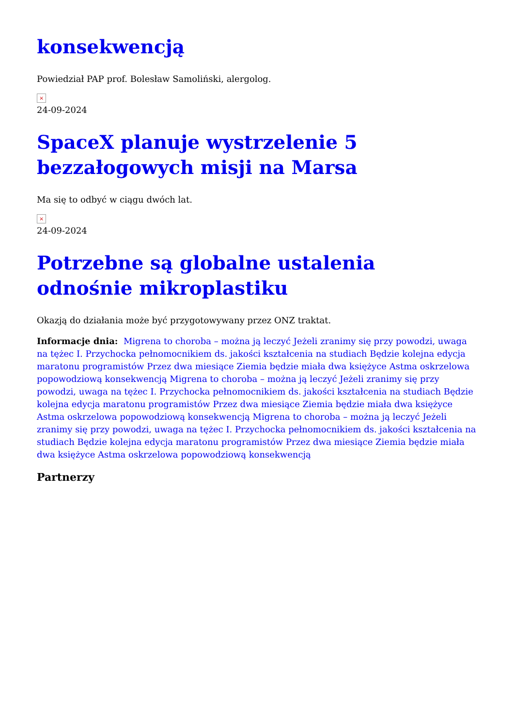konsekwencją
Powiedział PAP prof. Bolesław Samoliński, alergolog.
×
24-09-2024
SpaceX planuje wystrzelenie 5 bezzałogowych misji na Marsa
Ma się to odbyć w ciągu dwóch lat.
×
24-09-2024
Potrzebne są globalne ustalenia odnośnie mikroplastiku
Okazją do działania może być przygotowywany przez ONZ traktat.
Informacje dnia: Migrena to choroba – można ją leczyć Jeżeli zranimy się przy powodzi, uwaga na tężec I. Przychocka pełnomocnikiem ds. jakości kształcenia na studiach Będzie kolejna edycja maratonu programistów Przez dwa miesiące Ziemia będzie miała dwa księżyce Astma oskrzelowa popowodziową konsekwencją Migrena to choroba – można ją leczyć Jeżeli zranimy się przy powodzi, uwaga na tężec I. Przychocka pełnomocnikiem ds. jakości kształcenia na studiach Będzie kolejna edycja maratonu programistów Przez dwa miesiące Ziemia będzie miała dwa księżyce Astma oskrzelowa popowodziową konsekwencją Migrena to choroba – można ją leczyć Jeżeli zranimy się przy powodzi, uwaga na tężec I. Przychocka pełnomocnikiem ds. jakości kształcenia na studiach Będzie kolejna edycja maratonu programistów Przez dwa miesiące Ziemia będzie miała dwa księżyce Astma oskrzelowa popowodziową konsekwencją
Partnerzy